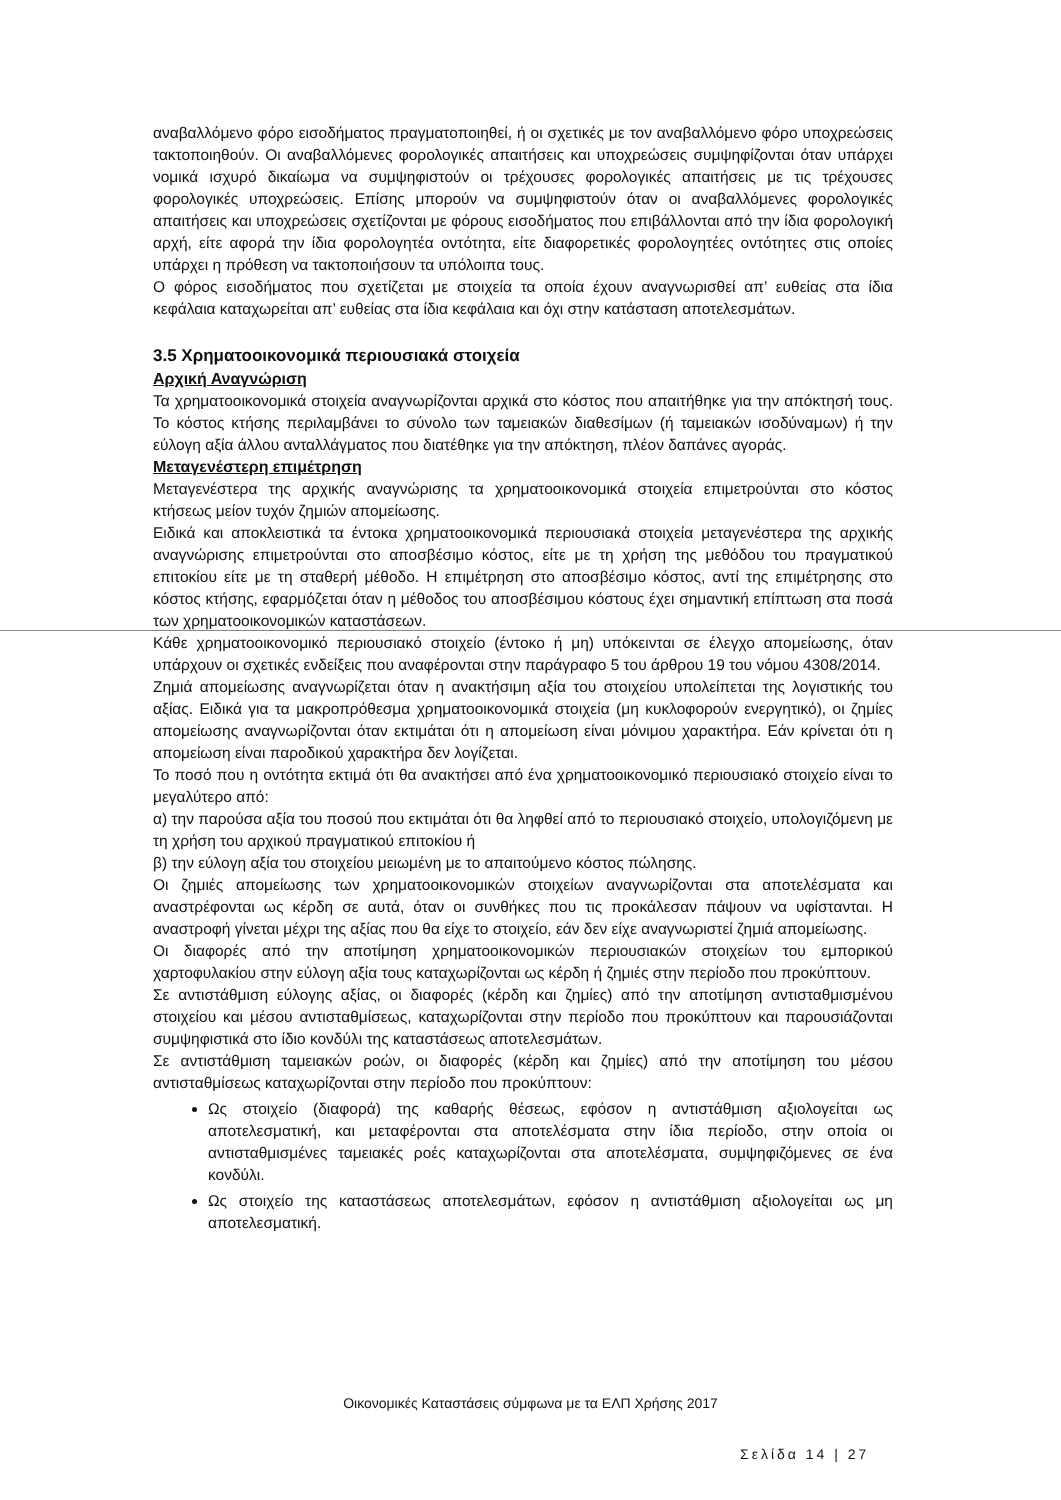αναβαλλόμενο φόρο εισοδήματος πραγματοποιηθεί, ή οι σχετικές με τον αναβαλλόμενο φόρο υποχρεώσεις τακτοποιηθούν. Οι αναβαλλόμενες φορολογικές απαιτήσεις και υποχρεώσεις συμψηφίζονται όταν υπάρχει νομικά ισχυρό δικαίωμα να συμψηφιστούν οι τρέχουσες φορολογικές απαιτήσεις με τις τρέχουσες φορολογικές υποχρεώσεις. Επίσης μπορούν να συμψηφιστούν όταν οι αναβαλλόμενες φορολογικές απαιτήσεις και υποχρεώσεις σχετίζονται με φόρους εισοδήματος που επιβάλλονται από την ίδια φορολογική αρχή, είτε αφορά την ίδια φορολογητέα οντότητα, είτε διαφορετικές φορολογητέες οντότητες στις οποίες υπάρχει η πρόθεση να τακτοποιήσουν τα υπόλοιπα τους.
Ο φόρος εισοδήματος που σχετίζεται με στοιχεία τα οποία έχουν αναγνωρισθεί απ’ ευθείας στα ίδια κεφάλαια καταχωρείται απ’ ευθείας στα ίδια κεφάλαια και όχι στην κατάσταση αποτελεσμάτων.
3.5 Χρηματοοικονομικά περιουσιακά στοιχεία
Αρχική Αναγνώριση
Τα χρηματοοικονομικά στοιχεία αναγνωρίζονται αρχικά στο κόστος που απαιτήθηκε για την απόκτησή τους. Το κόστος κτήσης περιλαμβάνει το σύνολο των ταμειακών διαθεσίμων (ή ταμειακών ισοδύναμων) ή την εύλογη αξία άλλου ανταλλάγματος που διατέθηκε για την απόκτηση, πλέον δαπάνες αγοράς.
Μεταγενέστερη επιμέτρηση
Μεταγενέστερα της αρχικής αναγνώρισης τα χρηματοοικονομικά στοιχεία επιμετρούνται στο κόστος κτήσεως μείον τυχόν ζημιών απομείωσης.
Ειδικά και αποκλειστικά τα έντοκα χρηματοοικονομικά περιουσιακά στοιχεία μεταγενέστερα της αρχικής αναγνώρισης επιμετρούνται στο αποσβέσιμο κόστος, είτε με τη χρήση της μεθόδου του πραγματικού επιτοκίου είτε με τη σταθερή μέθοδο. Η επιμέτρηση στο αποσβέσιμο κόστος, αντί της επιμέτρησης στο κόστος κτήσης, εφαρμόζεται όταν η μέθοδος του αποσβέσιμου κόστους έχει σημαντική επίπτωση στα ποσά των χρηματοοικονομικών καταστάσεων.
Κάθε χρηματοοικονομικό περιουσιακό στοιχείο (έντοκο ή μη) υπόκεινται σε έλεγχο απομείωσης, όταν υπάρχουν οι σχετικές ενδείξεις που αναφέρονται στην παράγραφο 5 του άρθρου 19 του νόμου 4308/2014.
Ζημιά απομείωσης αναγνωρίζεται όταν η ανακτήσιμη αξία του στοιχείου υπολείπεται της λογιστικής του αξίας. Ειδικά για τα μακροπρόθεσμα χρηματοοικονομικά στοιχεία (μη κυκλοφορούν ενεργητικό), οι ζημίες απομείωσης αναγνωρίζονται όταν εκτιμάται ότι η απομείωση είναι μόνιμου χαρακτήρα. Εάν κρίνεται ότι η απομείωση είναι παροδικού χαρακτήρα δεν λογίζεται.
Το ποσό που η οντότητα εκτιμά ότι θα ανακτήσει από ένα χρηματοοικονομικό περιουσιακό στοιχείο είναι το μεγαλύτερο από:
α) την παρούσα αξία του ποσού που εκτιμάται ότι θα ληφθεί από το περιουσιακό στοιχείο, υπολογιζόμενη με τη χρήση του αρχικού πραγματικού επιτοκίου ή
β) την εύλογη αξία του στοιχείου μειωμένη με το απαιτούμενο κόστος πώλησης.
Οι ζημιές απομείωσης των χρηματοοικονομικών στοιχείων αναγνωρίζονται στα αποτελέσματα και αναστρέφονται ως κέρδη σε αυτά, όταν οι συνθήκες που τις προκάλεσαν πάψουν να υφίστανται. Η αναστροφή γίνεται μέχρι της αξίας που θα είχε το στοιχείο, εάν δεν είχε αναγνωριστεί ζημιά απομείωσης.
Οι διαφορές από την αποτίμηση χρηματοοικονομικών περιουσιακών στοιχείων του εμπορικού χαρτοφυλακίου στην εύλογη αξία τους καταχωρίζονται ως κέρδη ή ζημιές στην περίοδο που προκύπτουν.
Σε αντιστάθμιση εύλογης αξίας, οι διαφορές (κέρδη και ζημίες) από την αποτίμηση αντισταθμισμένου στοιχείου και μέσου αντισταθμίσεως, καταχωρίζονται στην περίοδο που προκύπτουν και παρουσιάζονται συμψηφιστικά στο ίδιο κονδύλι της καταστάσεως αποτελεσμάτων.
Σε αντιστάθμιση ταμειακών ροών, οι διαφορές (κέρδη και ζημίες) από την αποτίμηση του μέσου αντισταθμίσεως καταχωρίζονται στην περίοδο που προκύπτουν:
Ως στοιχείο (διαφορά) της καθαρής θέσεως, εφόσον η αντιστάθμιση αξιολογείται ως αποτελεσματική, και μεταφέρονται στα αποτελέσματα στην ίδια περίοδο, στην οποία οι αντισταθμισμένες ταμειακές ροές καταχωρίζονται στα αποτελέσματα, συμψηφιζόμενες σε ένα κονδύλι.
Ως στοιχείο της καταστάσεως αποτελεσμάτων, εφόσον η αντιστάθμιση αξιολογείται ως μη αποτελεσματική.
Οικονομικές Καταστάσεις σύμφωνα με τα ΕΛΠ Χρήσης 2017
Σελίδα 14 | 27